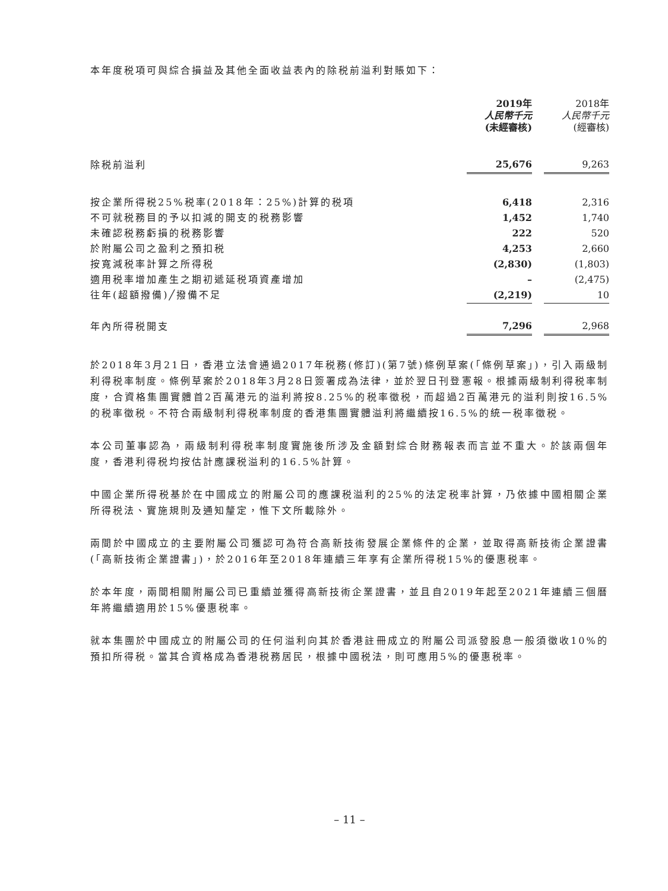本年度税項可與綜合損益及其他全面收益表內的除税前溢利對賬如下：
| | 2019年 人民幣千元 (未經審核) | | 2018年 人民幣千元 (經審核) |
| --- | --- | --- | --- |
| 除税前溢利 | 25,676 | | 9,263 |
| 按企業所得税25%税率(2018年：25%)計算的税項 | 6,418 | | 2,316 |
| 不可就税務目的予以扣減的開支的税務影響 | 1,452 | | 1,740 |
| 未確認税務虧損的税務影響 | 222 | | 520 |
| 於附屬公司之盈利之預扣税 | 4,253 | | 2,660 |
| 按寬減税率計算之所得税 | (2,830) | | (1,803) |
| 適用税率增加產生之期初遞延税項資產增加 | – | | (2,475) |
| 往年(超額撥備)╱撥備不足 | (2,219) | | 10 |
| 年內所得税開支 | 7,296 | | 2,968 |
於2018年3月21日，香港立法會通過2017年税務(修訂)(第7號)條例草案(「條例草案」)，引入兩級制利得税率制度。條例草案於2018年3月28日簽署成為法律，並於翌日刊登憲報。根據兩級制利得税率制度，合資格集團實體首2百萬港元的溢利將按8.25%的税率徵税，而超過2百萬港元的溢利則按16.5%的税率徵税。不符合兩級制利得税率制度的香港集團實體溢利將繼續按16.5%的統一税率徵税。
本公司董事認為，兩級制利得税率制度實施後所涉及金額對綜合財務報表而言並不重大。於該兩個年度，香港利得税均按估計應課税溢利的16.5%計算。
中國企業所得税基於在中國成立的附屬公司的應課税溢利的25%的法定税率計算，乃依據中國相關企業所得税法、實施規則及通知釐定，惟下文所載除外。
兩間於中國成立的主要附屬公司獲認可為符合高新技術發展企業條件的企業，並取得高新技術企業證書(「高新技術企業證書」)，於2016年至2018年連續三年享有企業所得税15%的優惠税率。
於本年度，兩間相關附屬公司已重續並獲得高新技術企業證書，並且自2019年起至2021年連續三個曆年將繼續適用於15%優惠税率。
就本集團於中國成立的附屬公司的任何溢利向其於香港註冊成立的附屬公司派發股息一般須徵收10%的預扣所得税。當其合資格成為香港税務居民，根據中國税法，則可應用5%的優惠税率。
– 11 –